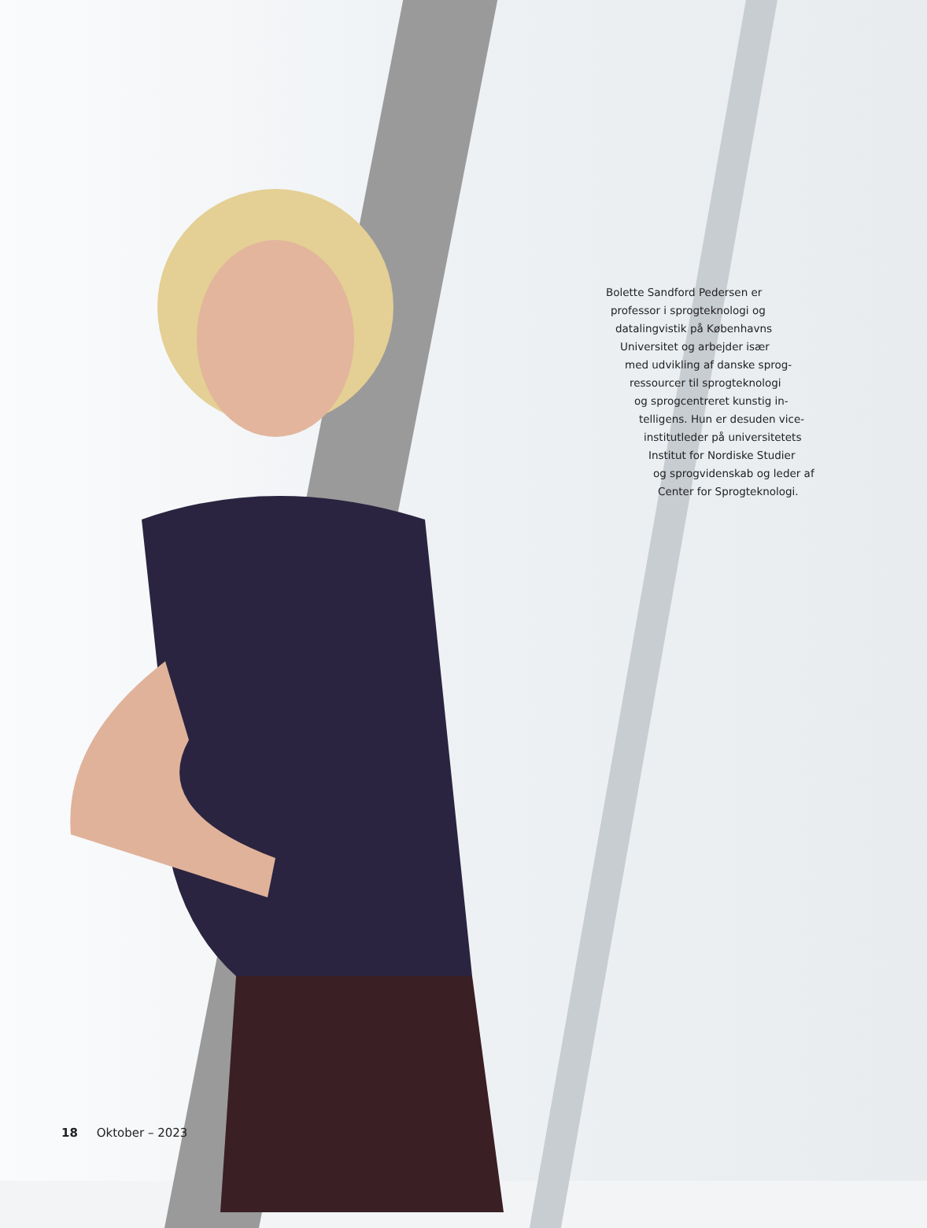Bolette Sandford Pedersen er
professor i sprogteknologi og
datalingvistik på Københavns
Universitet og arbejder især
med udvikling af danske sprog-
ressourcer til sprogteknologi
og sprogcentreret kunstig in-
telligens. Hun er desuden vice-
institutleder på universitetets
Institut for Nordiske Studier
og sprogvidenskab og leder af
Center for Sprogteknologi.
18 Oktober – 2023